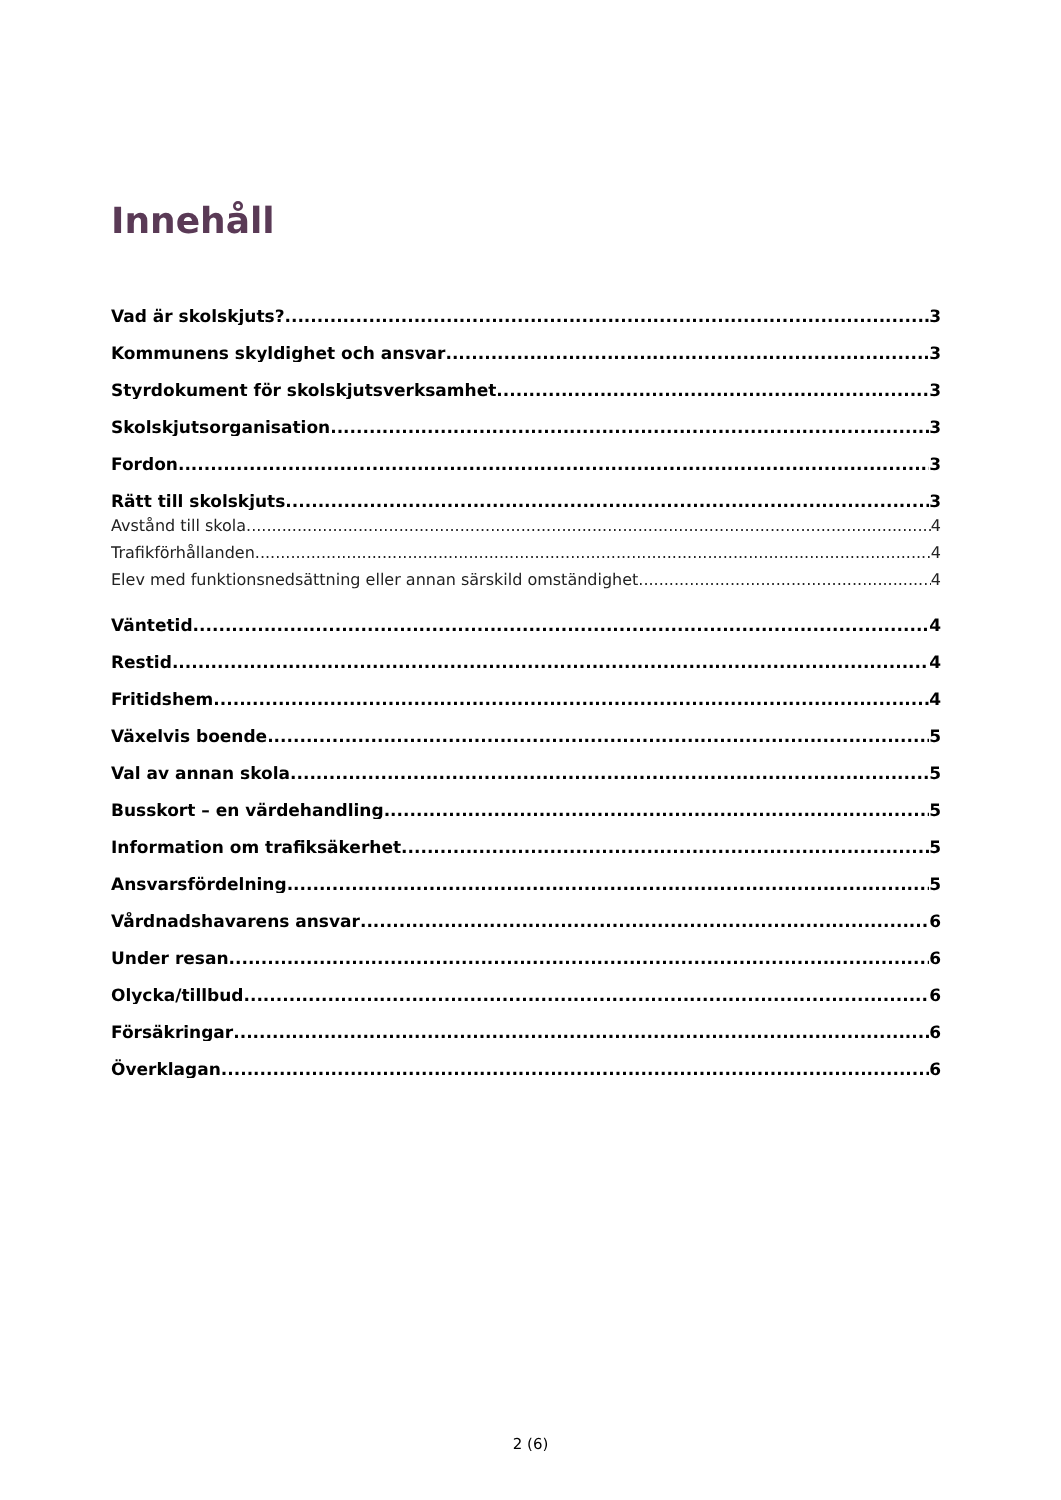Innehåll
Vad är skolskjuts? 3
Kommunens skyldighet och ansvar 3
Styrdokument för skolskjutsverksamhet 3
Skolskjutsorganisation 3
Fordon 3
Rätt till skolskjuts 3
Avstånd till skola 4
Trafikförhållanden 4
Elev med funktionsnedsättning eller annan särskild omständighet 4
Väntetid 4
Restid 4
Fritidshem 4
Växelvis boende 5
Val av annan skola 5
Busskort – en värdehandling 5
Information om trafiksäkerhet 5
Ansvarsfördelning 5
Vårdnadshavarens ansvar 6
Under resan 6
Olycka/tillbud 6
Försäkringar 6
Överklagan 6
2 (6)